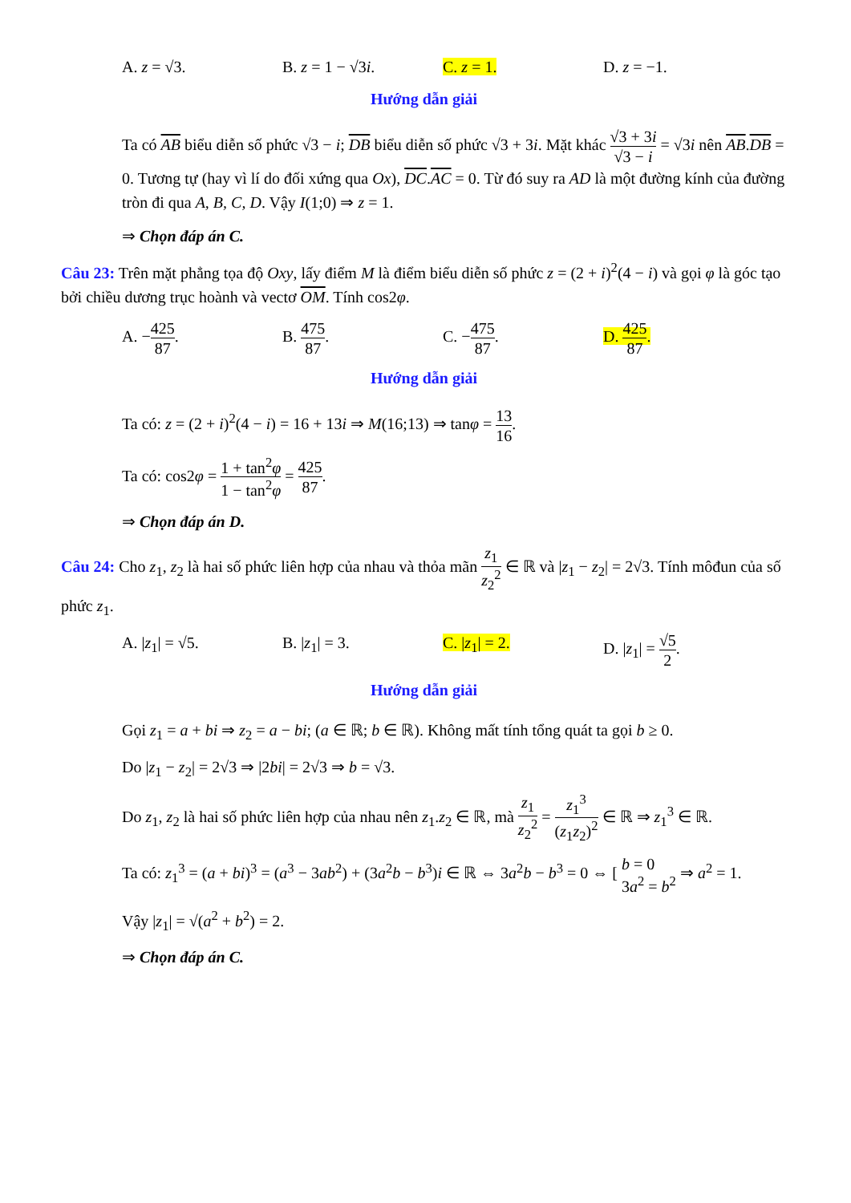A. z = √3. B. z = 1 − √3i. C. z = 1. D. z = −1.
Hướng dẫn giải
Ta có AB biểu diễn số phức √3 − i; DB biểu diễn số phức √3 + 3i. Mặt khác √3 + 3i √3 − i = √3i nên AB.DB = 0. Tương tự (hay vì lí do đối xứng qua Ox), DC.AC = 0. Từ đó suy ra AD là một đường kính của đường tròn đi qua A, B, C, D. Vậy I(1;0) ⇒ z = 1.
⇒ Chọn đáp án C.
Câu 23: Trên mặt phẳng tọa độ Oxy, lấy điểm M là điểm biểu diễn số phức z = (2 + i)<sup>2</sup>(4 − i) và gọi φ là góc tạo bởi chiều dương trục hoành và vectơ OM. Tính cos2φ.
A. −425 87. B. 475 87. C. −475 87. D. 425 87.
Hướng dẫn giải
Ta có: z = (2 + i)<sup>2</sup>(4 − i) = 16 + 13i ⇒ M(16;13) ⇒ tanφ = 13 16.
Ta có: cos2φ = 1 + tan<sup>2</sup>φ 1 − tan<sup>2</sup>φ = 425 87.
⇒ Chọn đáp án D.
Câu 24: Cho z<sub>1</sub>, z<sub>2</sub> là hai số phức liên hợp của nhau và thỏa mãn z<sub>1</sub> z<sub>2</sub><sup>2</sup> ∈ ℝ và |z<sub>1</sub> − z<sub>2</sub>| = 2√3. Tính môđun của số phức z<sub>1</sub>.
A. |z<sub>1</sub>| = √5. B. |z<sub>1</sub>| = 3. C. |z<sub>1</sub>| = 2. D. |z<sub>1</sub>| = √5 2.
Hướng dẫn giải
Gọi z<sub>1</sub> = a + bi ⇒ z<sub>2</sub> = a − bi; (a ∈ ℝ; b ∈ ℝ). Không mất tính tổng quát ta gọi b ≥ 0.
Do |z<sub>1</sub> − z<sub>2</sub>| = 2√3 ⇒ |2bi| = 2√3 ⇒ b = √3.
Do z<sub>1</sub>, z<sub>2</sub> là hai số phức liên hợp của nhau nên z<sub>1</sub>.z<sub>2</sub> ∈ ℝ, mà z<sub>1</sub> z<sub>2</sub><sup>2</sup> = z<sub>1</sub><sup>3</sup> (z<sub>1</sub>z<sub>2</sub>)<sup>2</sup> ∈ ℝ ⇒ z<sub>1</sub><sup>3</sup> ∈ ℝ.
Ta có: z<sub>1</sub><sup>3</sup> = (a + bi)<sup>3</sup> = (a<sup>3</sup> − 3ab<sup>2</sup>) + (3a<sup>2</sup>b − b<sup>3</sup>)i ∈ ℝ ⇔ 3a<sup>2</sup>b − b<sup>3</sup> = 0 ⇔ [ b = 0 3a<sup>2</sup> = b<sup>2</sup> ⇒ a<sup>2</sup> = 1.
Vậy |z<sub>1</sub>| = √(a<sup>2</sup> + b<sup>2</sup>) = 2.
⇒ Chọn đáp án C.